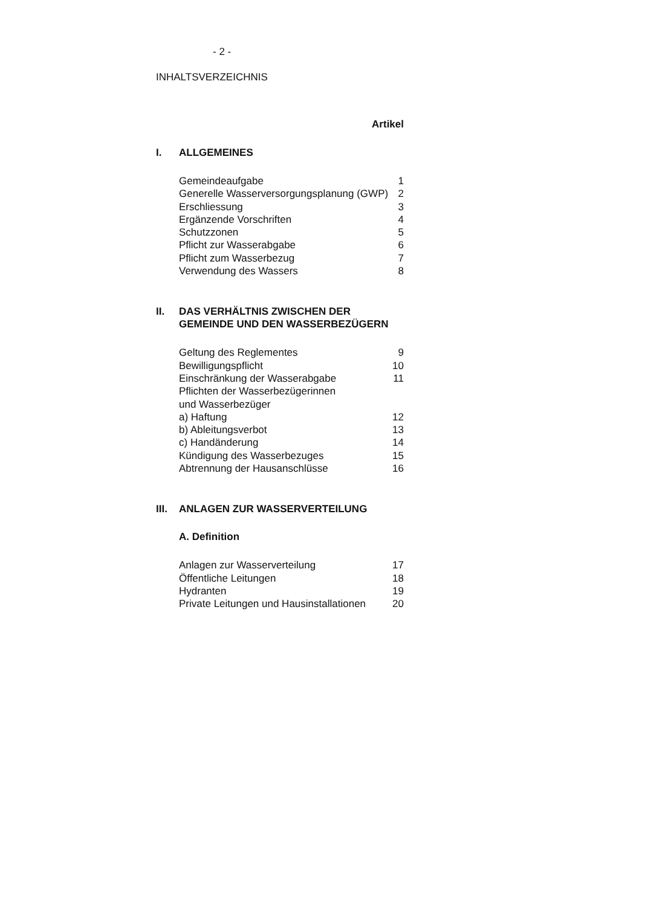- 2 -
INHALTSVERZEICHNIS
Artikel
I. ALLGEMEINES
| Gemeindeaufgabe | 1 |
| Generelle Wasserversorgungsplanung (GWP) | 2 |
| Erschliessung | 3 |
| Ergänzende Vorschriften | 4 |
| Schutzzonen | 5 |
| Pflicht zur Wasserabgabe | 6 |
| Pflicht zum Wasserbezug | 7 |
| Verwendung des Wassers | 8 |
II. DAS VERHÄLTNIS ZWISCHEN DER
GEMEINDE UND DEN WASSERBEZÜGERN
| Geltung des Reglementes | 9 |
| Bewilligungspflicht | 10 |
| Einschränkung der Wasserabgabe | 11 |
| Pflichten der Wasserbezügerinnen und Wasserbezüger | |
| a) Haftung | 12 |
| b) Ableitungsverbot | 13 |
| c) Handänderung | 14 |
| Kündigung des Wasserbezuges | 15 |
| Abtrennung der Hausanschlüsse | 16 |
III. ANLAGEN ZUR WASSERVERTEILUNG
A. Definition
| Anlagen zur Wasserverteilung | 17 |
| Öffentliche Leitungen | 18 |
| Hydranten | 19 |
| Private Leitungen und Hausinstallationen | 20 |